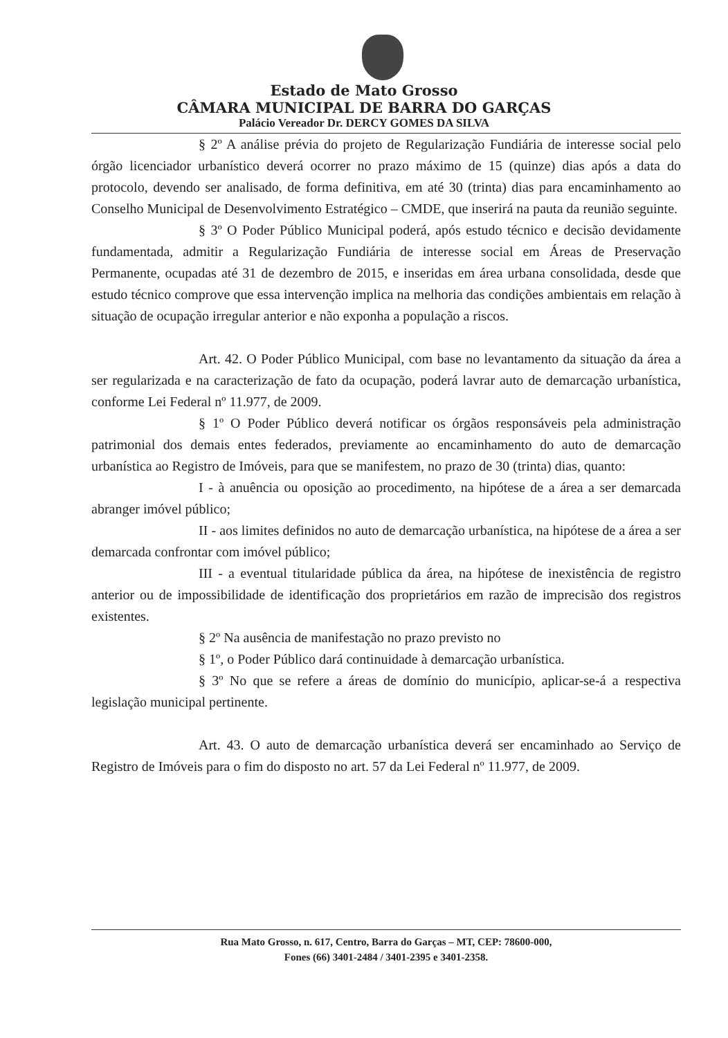Estado de Mato Grosso
CÂMARA MUNICIPAL DE BARRA DO GARÇAS
Palácio Vereador Dr. DERCY GOMES DA SILVA
§ 2º A análise prévia do projeto de Regularização Fundiária de interesse social pelo órgão licenciador urbanístico deverá ocorrer no prazo máximo de 15 (quinze) dias após a data do protocolo, devendo ser analisado, de forma definitiva, em até 30 (trinta) dias para encaminhamento ao Conselho Municipal de Desenvolvimento Estratégico – CMDE, que inserirá na pauta da reunião seguinte.
§ 3º O Poder Público Municipal poderá, após estudo técnico e decisão devidamente fundamentada, admitir a Regularização Fundiária de interesse social em Áreas de Preservação Permanente, ocupadas até 31 de dezembro de 2015, e inseridas em área urbana consolidada, desde que estudo técnico comprove que essa intervenção implica na melhoria das condições ambientais em relação à situação de ocupação irregular anterior e não exponha a população a riscos.
Art. 42. O Poder Público Municipal, com base no levantamento da situação da área a ser regularizada e na caracterização de fato da ocupação, poderá lavrar auto de demarcação urbanística, conforme Lei Federal nº 11.977, de 2009.
§ 1º O Poder Público deverá notificar os órgãos responsáveis pela administração patrimonial dos demais entes federados, previamente ao encaminhamento do auto de demarcação urbanística ao Registro de Imóveis, para que se manifestem, no prazo de 30 (trinta) dias, quanto:
I - à anuência ou oposição ao procedimento, na hipótese de a área a ser demarcada abranger imóvel público;
II - aos limites definidos no auto de demarcação urbanística, na hipótese de a área a ser demarcada confrontar com imóvel público;
III - a eventual titularidade pública da área, na hipótese de inexistência de registro anterior ou de impossibilidade de identificação dos proprietários em razão de imprecisão dos registros existentes.
§ 2º Na ausência de manifestação no prazo previsto no
§ 1º, o Poder Público dará continuidade à demarcação urbanística.
§ 3º No que se refere a áreas de domínio do município, aplicar-se-á a respectiva legislação municipal pertinente.
Art. 43. O auto de demarcação urbanística deverá ser encaminhado ao Serviço de Registro de Imóveis para o fim do disposto no art. 57 da Lei Federal nº 11.977, de 2009.
Rua Mato Grosso, n. 617, Centro, Barra do Garças – MT, CEP: 78600-000,
Fones (66) 3401-2484 / 3401-2395 e 3401-2358.